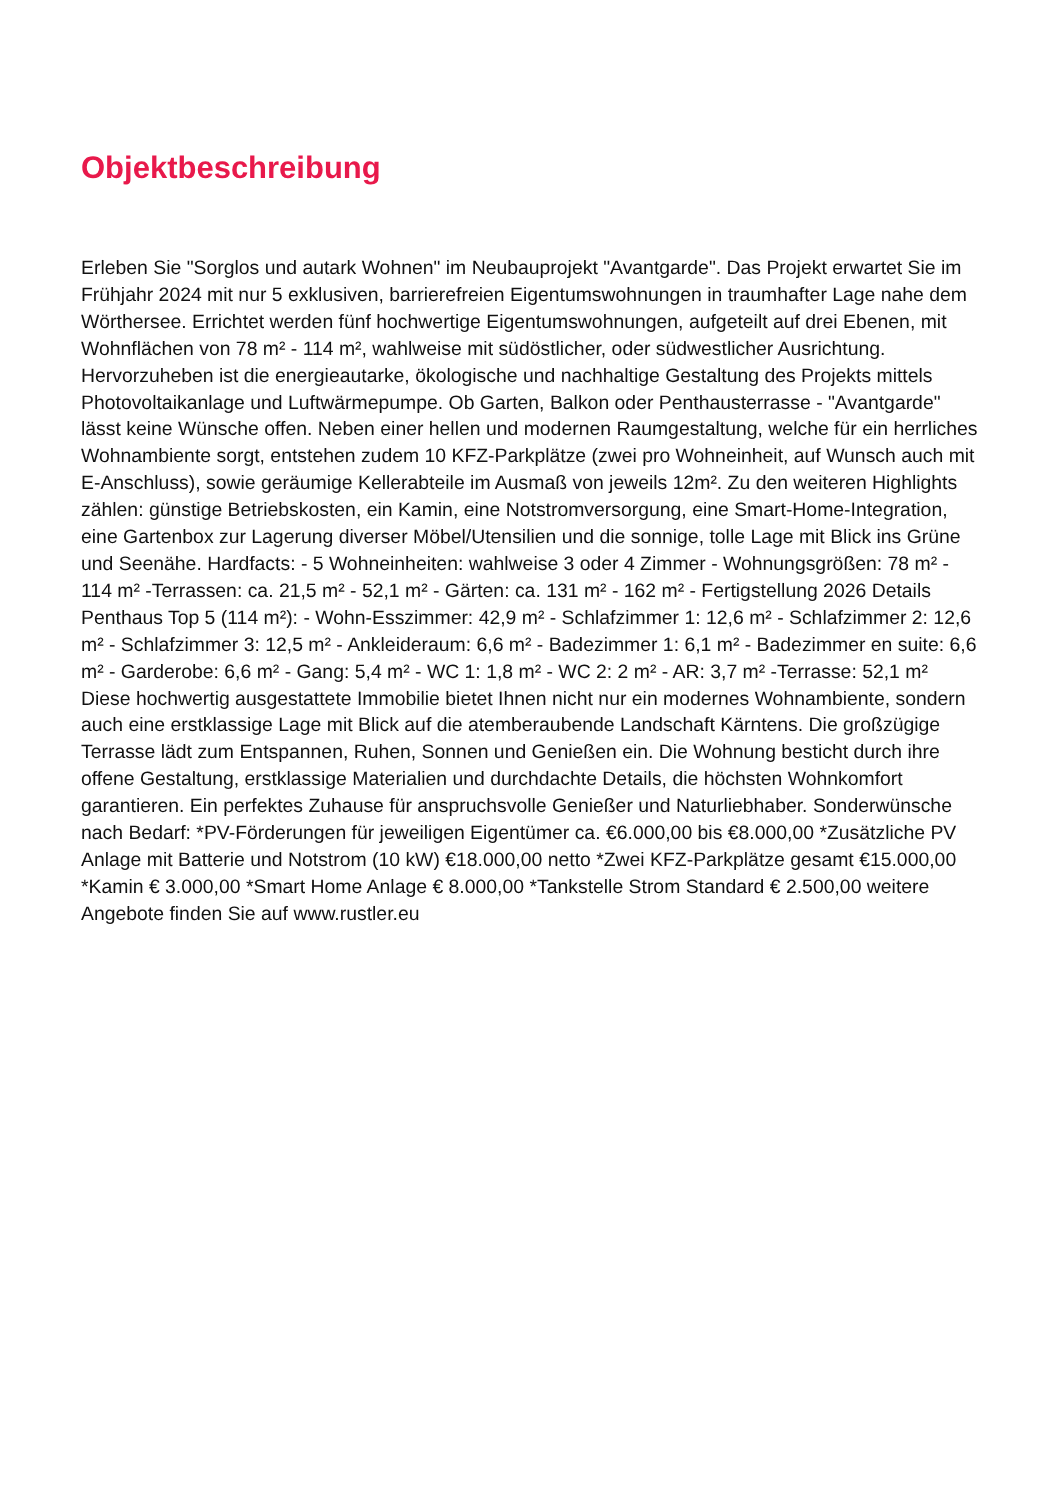Objektbeschreibung
Erleben Sie "Sorglos und autark Wohnen" im Neubauprojekt "Avantgarde". Das Projekt erwartet Sie im Frühjahr 2024 mit nur 5 exklusiven, barrierefreien Eigentumswohnungen in traumhafter Lage nahe dem Wörthersee. Errichtet werden fünf hochwertige Eigentumswohnungen, aufgeteilt auf drei Ebenen, mit Wohnflächen von 78 m² - 114 m², wahlweise mit südöstlicher, oder südwestlicher Ausrichtung. Hervorzuheben ist die energieautarke, ökologische und nachhaltige Gestaltung des Projekts mittels Photovoltaikanlage und Luftwärmepumpe. Ob Garten, Balkon oder Penthausterrasse - "Avantgarde" lässt keine Wünsche offen. Neben einer hellen und modernen Raumgestaltung, welche für ein herrliches Wohnambiente sorgt, entstehen zudem 10 KFZ-Parkplätze (zwei pro Wohneinheit, auf Wunsch auch mit E-Anschluss), sowie geräumige Kellerabteile im Ausmaß von jeweils 12m². Zu den weiteren Highlights zählen: günstige Betriebskosten, ein Kamin, eine Notstromversorgung, eine Smart-Home-Integration, eine Gartenbox zur Lagerung diverser Möbel/Utensilien und die sonnige, tolle Lage mit Blick ins Grüne und Seenähe. Hardfacts: - 5 Wohneinheiten: wahlweise 3 oder 4 Zimmer - Wohnungsgrößen: 78 m² - 114 m² -Terrassen: ca. 21,5 m² - 52,1 m² - Gärten: ca. 131 m² - 162 m² - Fertigstellung 2026 Details Penthaus Top 5 (114 m²): - Wohn-Esszimmer: 42,9 m² - Schlafzimmer 1: 12,6 m² - Schlafzimmer 2: 12,6 m² - Schlafzimmer 3: 12,5 m² - Ankleideraum: 6,6 m² - Badezimmer 1: 6,1 m² - Badezimmer en suite: 6,6 m² - Garderobe: 6,6 m² - Gang: 5,4 m² - WC 1: 1,8 m² - WC 2: 2 m² - AR: 3,7 m² -Terrasse: 52,1 m² Diese hochwertig ausgestattete Immobilie bietet Ihnen nicht nur ein modernes Wohnambiente, sondern auch eine erstklassige Lage mit Blick auf die atemberaubende Landschaft Kärntens. Die großzügige Terrasse lädt zum Entspannen, Ruhen, Sonnen und Genießen ein. Die Wohnung besticht durch ihre offene Gestaltung, erstklassige Materialien und durchdachte Details, die höchsten Wohnkomfort garantieren. Ein perfektes Zuhause für anspruchsvolle Genießer und Naturliebhaber. Sonderwünsche nach Bedarf: *PV-Förderungen für jeweiligen Eigentümer ca. €6.000,00 bis €8.000,00 *Zusätzliche PV Anlage mit Batterie und Notstrom (10 kW) €18.000,00 netto *Zwei KFZ-Parkplätze gesamt €15.000,00 *Kamin € 3.000,00 *Smart Home Anlage € 8.000,00 *Tankstelle Strom Standard € 2.500,00 weitere Angebote finden Sie auf www.rustler.eu